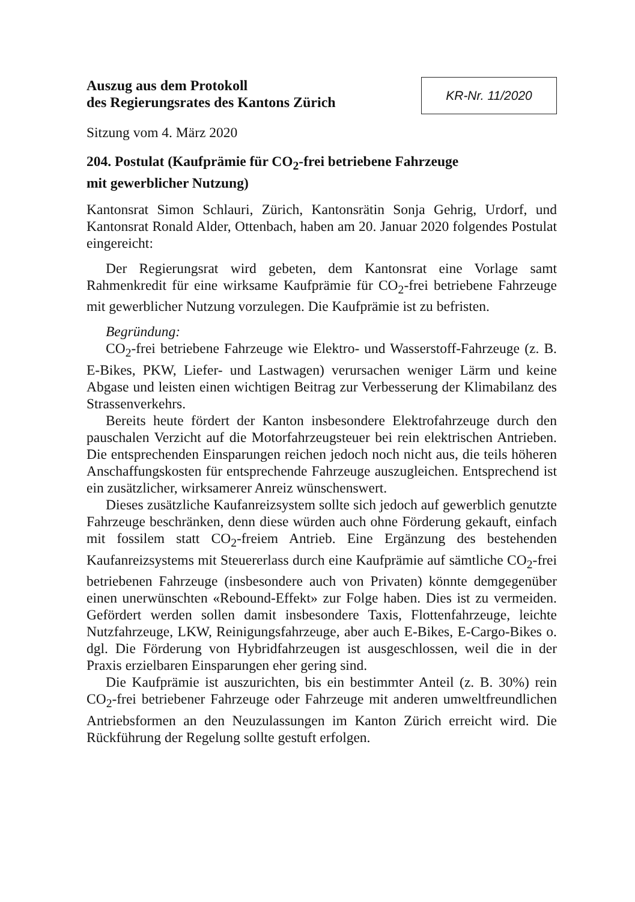Auszug aus dem Protokoll
des Regierungsrates des Kantons Zürich
KR-Nr. 11/2020
Sitzung vom 4. März 2020
204. Postulat (Kaufprämie für CO<sub>2</sub>-frei betriebene Fahrzeuge
mit gewerblicher Nutzung)
Kantonsrat Simon Schlauri, Zürich, Kantonsrätin Sonja Gehrig, Urdorf, und Kantonsrat Ronald Alder, Ottenbach, haben am 20. Januar 2020 folgendes Postulat eingereicht:
Der Regierungsrat wird gebeten, dem Kantonsrat eine Vorlage samt Rahmenkredit für eine wirksame Kaufprämie für CO<sub>2</sub>-frei betriebene Fahrzeuge mit gewerblicher Nutzung vorzulegen. Die Kaufprämie ist zu befristen.
Begründung:
CO<sub>2</sub>-frei betriebene Fahrzeuge wie Elektro- und Wasserstoff-Fahrzeuge (z. B. E-Bikes, PKW, Liefer- und Lastwagen) verursachen weniger Lärm und keine Abgase und leisten einen wichtigen Beitrag zur Verbesserung der Klimabilanz des Strassenverkehrs.
Bereits heute fördert der Kanton insbesondere Elektrofahrzeuge durch den pauschalen Verzicht auf die Motorfahrzeugsteuer bei rein elektrischen Antrieben. Die entsprechenden Einsparungen reichen jedoch noch nicht aus, die teils höheren Anschaffungskosten für entsprechende Fahrzeuge auszugleichen. Entsprechend ist ein zusätzlicher, wirksamerer Anreiz wünschenswert.
Dieses zusätzliche Kaufanreizsystem sollte sich jedoch auf gewerblich genutzte Fahrzeuge beschränken, denn diese würden auch ohne Förderung gekauft, einfach mit fossilem statt CO<sub>2</sub>-freiem Antrieb. Eine Ergänzung des bestehenden Kaufanreizsystems mit Steuererlass durch eine Kaufprämie auf sämtliche CO<sub>2</sub>-frei betriebenen Fahrzeuge (insbesondere auch von Privaten) könnte demgegenüber einen unerwünschten «Rebound-Effekt» zur Folge haben. Dies ist zu vermeiden. Gefördert werden sollen damit insbesondere Taxis, Flottenfahrzeuge, leichte Nutzfahrzeuge, LKW, Reinigungsfahrzeuge, aber auch E-Bikes, E-Cargo-Bikes o. dgl. Die Förderung von Hybridfahrzeugen ist ausgeschlossen, weil die in der Praxis erzielbaren Einsparungen eher gering sind.
Die Kaufprämie ist auszurichten, bis ein bestimmter Anteil (z. B. 30%) rein CO<sub>2</sub>-frei betriebener Fahrzeuge oder Fahrzeuge mit anderen umweltfreundlichen Antriebsformen an den Neuzulassungen im Kanton Zürich erreicht wird. Die Rückführung der Regelung sollte gestuft erfolgen.